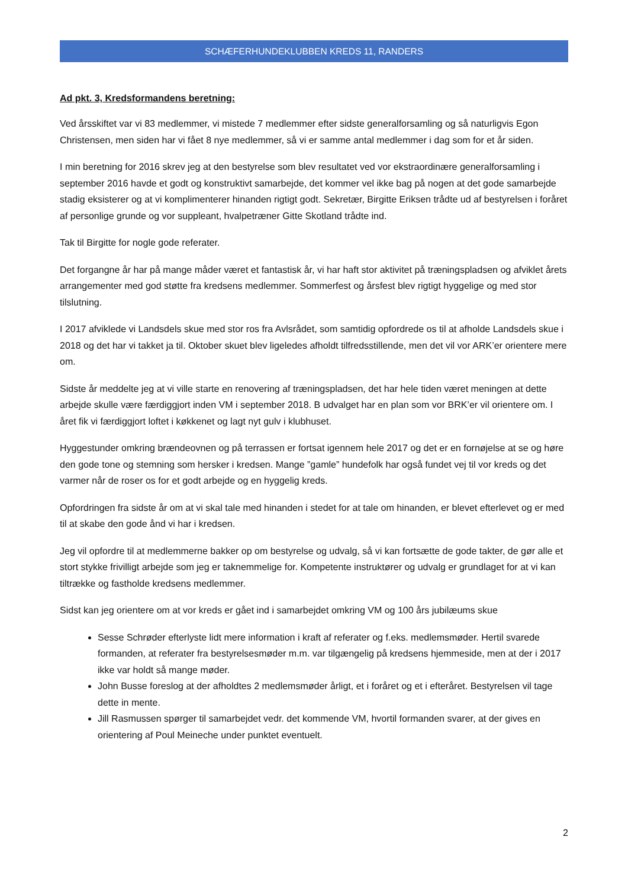SCHÆFERHUNDEKLUBBEN KREDS 11, RANDERS
Ad pkt. 3, Kredsformandens beretning:
Ved årsskiftet var vi 83 medlemmer, vi mistede 7 medlemmer efter sidste generalforsamling og så naturligvis Egon Christensen, men siden har vi fået 8 nye medlemmer, så vi er samme antal medlemmer i dag som for et år siden.
I min beretning for 2016 skrev jeg at den bestyrelse som blev resultatet ved vor ekstraordinære generalforsamling i september 2016 havde et godt og konstruktivt samarbejde, det kommer vel ikke bag på nogen at det gode samarbejde stadig eksisterer og at vi komplimenterer hinanden rigtigt godt. Sekretær, Birgitte Eriksen trådte ud af bestyrelsen i foråret af personlige grunde og vor suppleant, hvalpetræner Gitte Skotland trådte ind.
Tak til Birgitte for nogle gode referater.
Det forgangne år har på mange måder været et fantastisk år, vi har haft stor aktivitet på træningspladsen og afviklet årets arrangementer med god støtte fra kredsens medlemmer. Sommerfest og årsfest blev rigtigt hyggelige og med stor tilslutning.
I 2017 afviklede vi Landsdels skue med stor ros fra Avlsrådet, som samtidig opfordrede os til at afholde Landsdels skue i 2018 og det har vi takket ja til. Oktober skuet blev ligeledes afholdt tilfredsstillende, men det vil vor ARK’er orientere mere om.
Sidste år meddelte jeg at vi ville starte en renovering af træningspladsen, det har hele tiden været meningen at dette arbejde skulle være færdiggjort inden VM i september 2018. B udvalget har en plan som vor BRK’er vil orientere om. I året fik vi færdiggjort loftet i køkkenet og lagt nyt gulv i klubhuset.
Hyggestunder omkring brændeovnen og på terrassen er fortsat igennem hele 2017 og det er en fornøjelse at se og høre den gode tone og stemning som hersker i kredsen. Mange ”gamle” hundefolk har også fundet vej til vor kreds og det varmer når de roser os for et godt arbejde og en hyggelig kreds.
Opfordringen fra sidste år om at vi skal tale med hinanden i stedet for at tale om hinanden, er blevet efterlevet og er med til at skabe den gode ånd vi har i kredsen.
Jeg vil opfordre til at medlemmerne bakker op om bestyrelse og udvalg, så vi kan fortsætte de gode takter, de gør alle et stort stykke frivilligt arbejde som jeg er taknemmelige for. Kompetente instruktører og udvalg er grundlaget for at vi kan tiltrække og fastholde kredsens medlemmer.
Sidst kan jeg orientere om at vor kreds er gået ind i samarbejdet omkring VM og 100 års jubilæums skue
Sesse Schrøder efterlyste lidt mere information i kraft af referater og f.eks. medlemsmøder. Hertil svarede formanden, at referater fra bestyrelsesmøder m.m. var tilgængelig på kredsens hjemmeside, men at der i 2017 ikke var holdt så mange møder.
John Busse foreslog at der afholdtes 2 medlemsmøder årligt, et i foråret og et i efteråret. Bestyrelsen vil tage dette in mente.
Jill Rasmussen spørger til samarbejdet vedr. det kommende VM, hvortil formanden svarer, at der gives en orientering af Poul Meineche under punktet eventuelt.
2